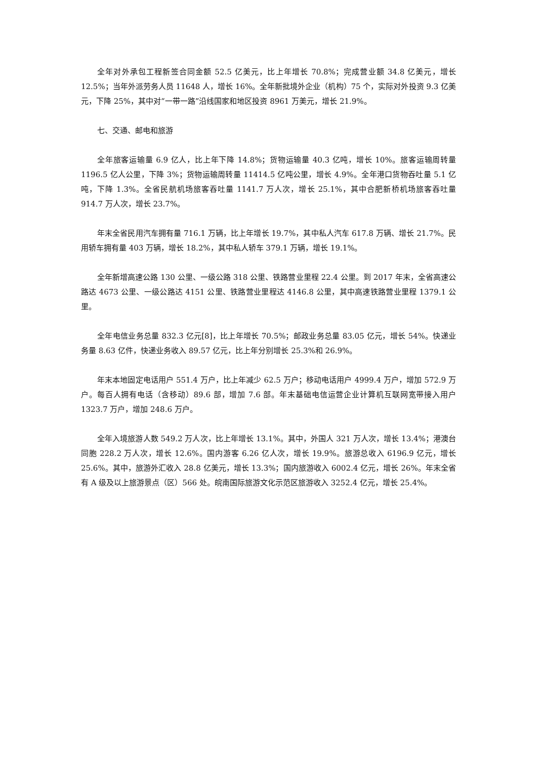全年对外承包工程新签合同金额 52.5 亿美元，比上年增长 70.8%；完成营业额 34.8 亿美元，增长 12.5%；当年外派劳务人员 11648 人，增长 16%。全年新批境外企业（机构）75 个，实际对外投资 9.3 亿美元，下降 25%，其中对“一带一路”沿线国家和地区投资 8961 万美元，增长 21.9%。
七、交通、邮电和旅游
全年旅客运输量 6.9 亿人，比上年下降 14.8%；货物运输量 40.3 亿吨，增长 10%。旅客运输周转量 1196.5 亿人公里，下降 3%；货物运输周转量 11414.5 亿吨公里，增长 4.9%。全年港口货物吞吐量 5.1 亿吨，下降 1.3%。全省民航机场旅客吞吐量 1141.7 万人次，增长 25.1%，其中合肥新桥机场旅客吞吐量 914.7 万人次，增长 23.7%。
年末全省民用汽车拥有量 716.1 万辆，比上年增长 19.7%，其中私人汽车 617.8 万辆、增长 21.7%。民用轿车拥有量 403 万辆，增长 18.2%，其中私人轿车 379.1 万辆，增长 19.1%。
全年新增高速公路 130 公里、一级公路 318 公里、铁路营业里程 22.4 公里。到 2017 年末，全省高速公路达 4673 公里、一级公路达 4151 公里、铁路营业里程达 4146.8 公里，其中高速铁路营业里程 1379.1 公里。
全年电信业务总量 832.3 亿元[8]，比上年增长 70.5%；邮政业务总量 83.05 亿元，增长 54%。快递业务量 8.63 亿件，快递业务收入 89.57 亿元，比上年分别增长 25.3%和 26.9%。
年末本地固定电话用户 551.4 万户，比上年减少 62.5 万户；移动电话用户 4999.4 万户，增加 572.9 万户。每百人拥有电话（含移动）89.6 部，增加 7.6 部。年末基础电信运营企业计算机互联网宽带接入用户 1323.7 万户，增加 248.6 万户。
全年入境旅游人数 549.2 万人次，比上年增长 13.1%。其中，外国人 321 万人次，增长 13.4%；港澳台同胞 228.2 万人次，增长 12.6%。国内游客 6.26 亿人次，增长 19.9%。旅游总收入 6196.9 亿元，增长 25.6%。其中，旅游外汇收入 28.8 亿美元，增长 13.3%；国内旅游收入 6002.4 亿元，增长 26%。年末全省有 A 级及以上旅游景点（区）566 处。皖南国际旅游文化示范区旅游收入 3252.4 亿元，增长 25.4%。